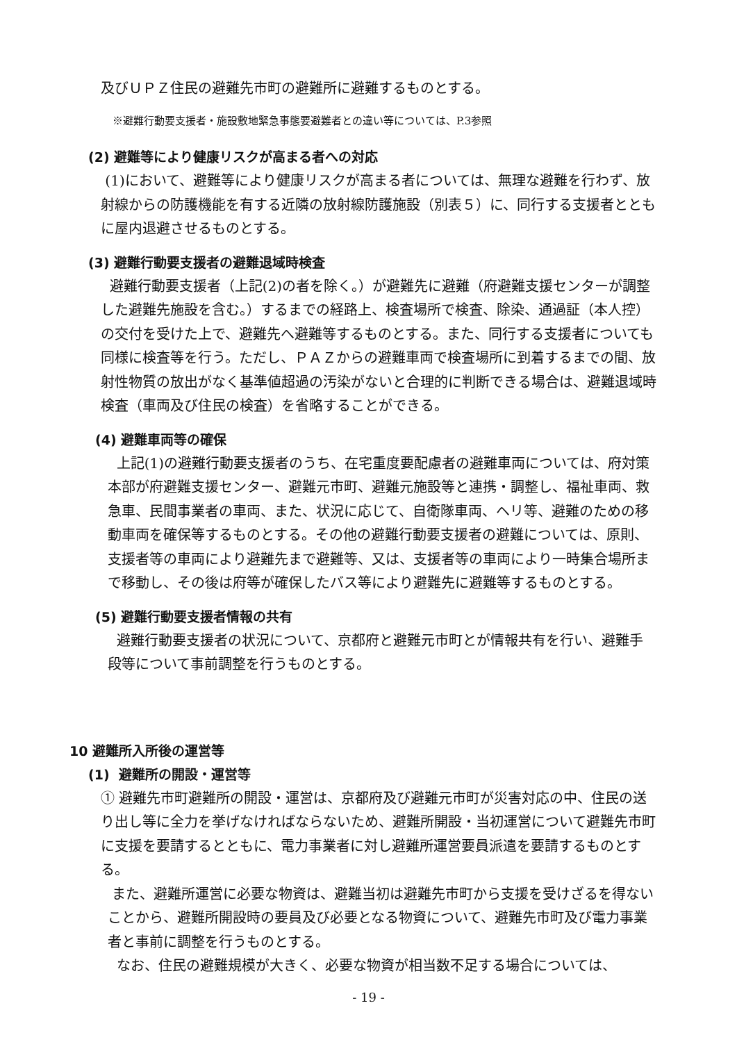及びＵＰＺ住民の避難先市町の避難所に避難するものとする。
※避難行動要支援者・施設敷地緊急事態要避難者との違い等については、P.3参照
(2) 避難等により健康リスクが高まる者への対応
(1)において、避難等により健康リスクが高まる者については、無理な避難を行わず、放射線からの防護機能を有する近隣の放射線防護施設（別表５）に、同行する支援者とともに屋内退避させるものとする。
(3) 避難行動要支援者の避難退域時検査
避難行動要支援者（上記(2)の者を除く。）が避難先に避難（府避難支援センターが調整した避難先施設を含む。）するまでの経路上、検査場所で検査、除染、通過証（本人控）の交付を受けた上で、避難先へ避難等するものとする。また、同行する支援者についても同様に検査等を行う。ただし、ＰＡＺからの避難車両で検査場所に到着するまでの間、放射性物質の放出がなく基準値超過の汚染がないと合理的に判断できる場合は、避難退域時検査（車両及び住民の検査）を省略することができる。
(4) 避難車両等の確保
上記(1)の避難行動要支援者のうち、在宅重度要配慮者の避難車両については、府対策本部が府避難支援センター、避難元市町、避難元施設等と連携・調整し、福祉車両、救急車、民間事業者の車両、また、状況に応じて、自衛隊車両、ヘリ等、避難のための移動車両を確保等するものとする。その他の避難行動要支援者の避難については、原則、支援者等の車両により避難先まで避難等、又は、支援者等の車両により一時集合場所まで移動し、その後は府等が確保したバス等により避難先に避難等するものとする。
(5) 避難行動要支援者情報の共有
避難行動要支援者の状況について、京都府と避難元市町とが情報共有を行い、避難手段等について事前調整を行うものとする。
10 避難所入所後の運営等
(1) 避難所の開設・運営等
① 避難先市町避難所の開設・運営は、京都府及び避難元市町が災害対応の中、住民の送り出し等に全力を挙げなければならないため、避難所開設・当初運営について避難先市町に支援を要請するとともに、電力事業者に対し避難所運営要員派遣を要請するものとする。
また、避難所運営に必要な物資は、避難当初は避難先市町から支援を受けざるを得ないことから、避難所開設時の要員及び必要となる物資について、避難先市町及び電力事業者と事前に調整を行うものとする。
なお、住民の避難規模が大きく、必要な物資が相当数不足する場合については、
- 19 -